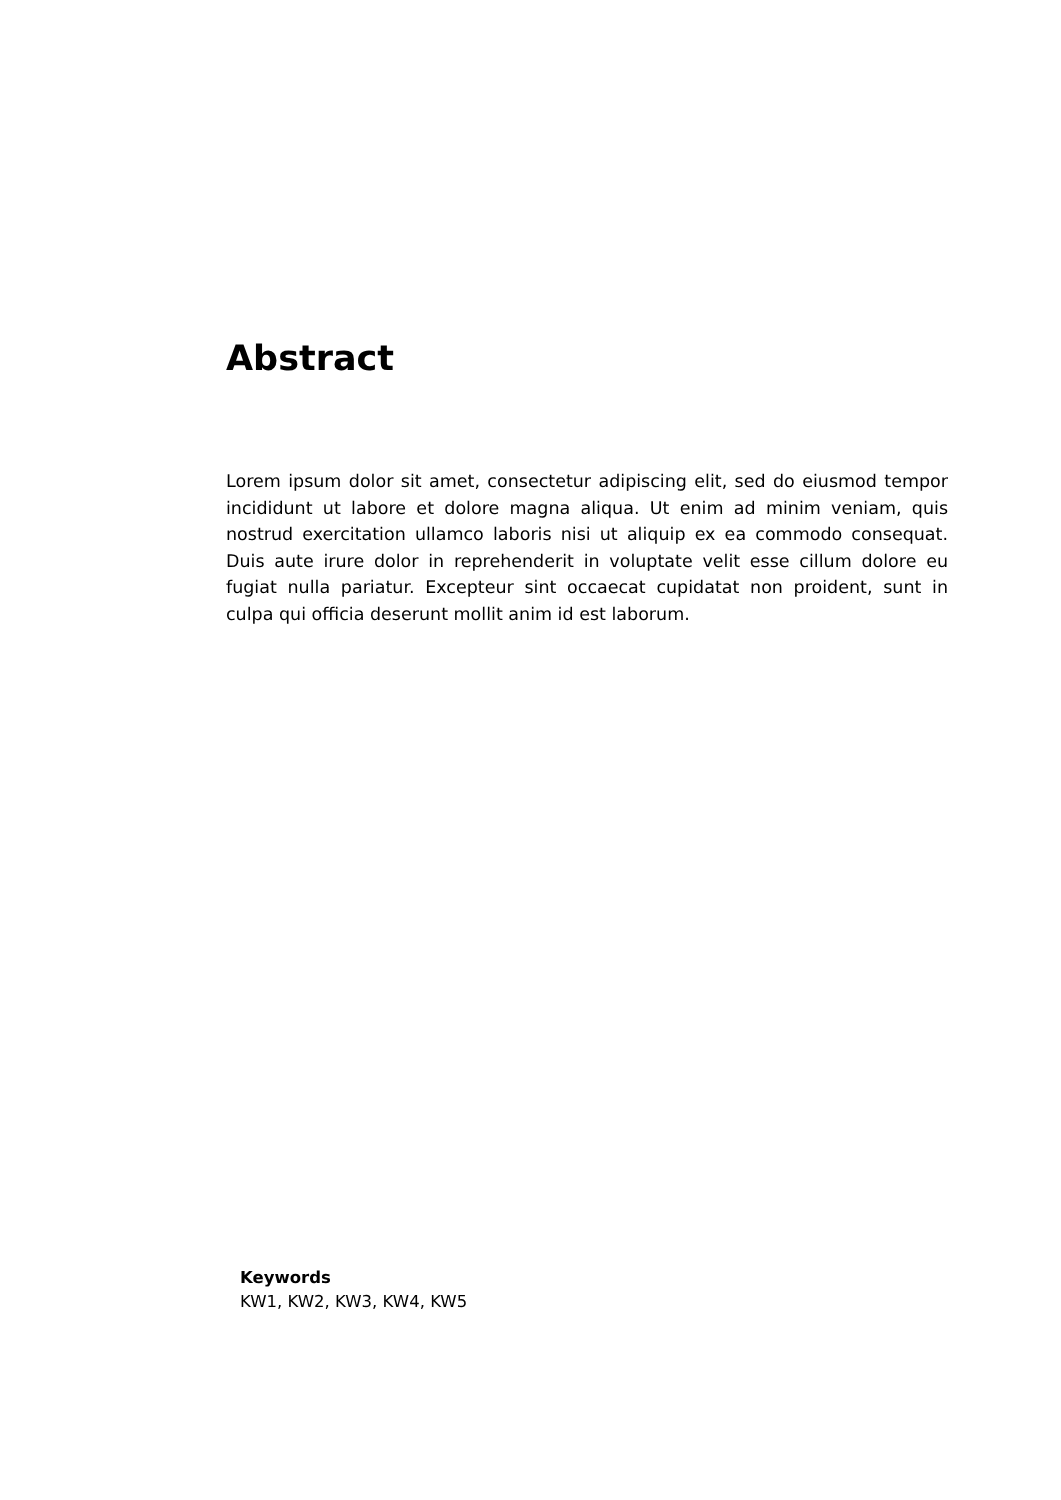Abstract
Lorem ipsum dolor sit amet, consectetur adipiscing elit, sed do eiusmod tempor incididunt ut labore et dolore magna aliqua. Ut enim ad minim veniam, quis nostrud exercitation ullamco laboris nisi ut aliquip ex ea commodo consequat. Duis aute irure dolor in reprehenderit in voluptate velit esse cillum dolore eu fugiat nulla pariatur. Excepteur sint occaecat cupidatat non proident, sunt in culpa qui officia deserunt mollit anim id est laborum.
Keywords
KW1, KW2, KW3, KW4, KW5